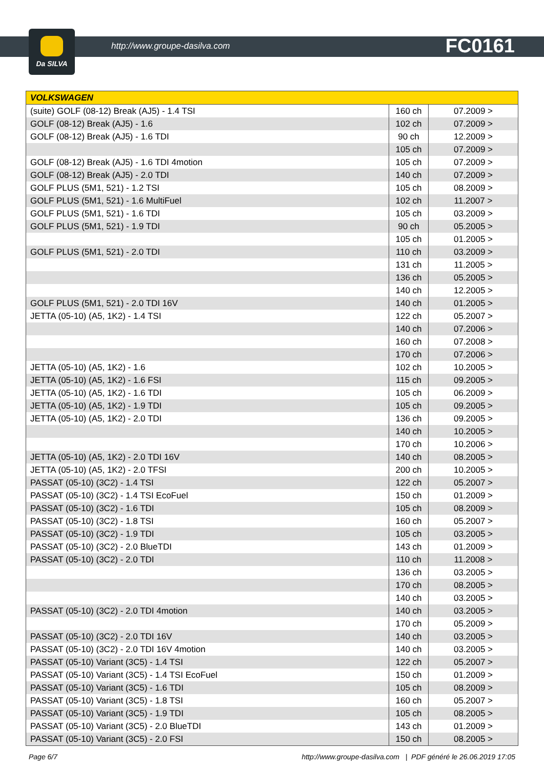Da SILVA
http://www.groupe-dasilva.com FC0161
| VOLKSWAGEN | | |
| --- | --- | --- |
| (suite) GOLF (08-12) Break (AJ5) - 1.4 TSI | 160 ch | 07.2009 > |
| GOLF (08-12) Break (AJ5) - 1.6 | 102 ch | 07.2009 > |
| GOLF (08-12) Break (AJ5) - 1.6 TDI | 90 ch | 12.2009 > |
| | 105 ch | 07.2009 > |
| GOLF (08-12) Break (AJ5) - 1.6 TDI 4motion | 105 ch | 07.2009 > |
| GOLF (08-12) Break (AJ5) - 2.0 TDI | 140 ch | 07.2009 > |
| GOLF PLUS (5M1, 521) - 1.2 TSI | 105 ch | 08.2009 > |
| GOLF PLUS (5M1, 521) - 1.6 MultiFuel | 102 ch | 11.2007 > |
| GOLF PLUS (5M1, 521) - 1.6 TDI | 105 ch | 03.2009 > |
| GOLF PLUS (5M1, 521) - 1.9 TDI | 90 ch | 05.2005 > |
| | 105 ch | 01.2005 > |
| GOLF PLUS (5M1, 521) - 2.0 TDI | 110 ch | 03.2009 > |
| | 131 ch | 11.2005 > |
| | 136 ch | 05.2005 > |
| | 140 ch | 12.2005 > |
| GOLF PLUS (5M1, 521) - 2.0 TDI 16V | 140 ch | 01.2005 > |
| JETTA (05-10) (A5, 1K2) - 1.4 TSI | 122 ch | 05.2007 > |
| | 140 ch | 07.2006 > |
| | 160 ch | 07.2008 > |
| | 170 ch | 07.2006 > |
| JETTA (05-10) (A5, 1K2) - 1.6 | 102 ch | 10.2005 > |
| JETTA (05-10) (A5, 1K2) - 1.6 FSI | 115 ch | 09.2005 > |
| JETTA (05-10) (A5, 1K2) - 1.6 TDI | 105 ch | 06.2009 > |
| JETTA (05-10) (A5, 1K2) - 1.9 TDI | 105 ch | 09.2005 > |
| JETTA (05-10) (A5, 1K2) - 2.0 TDI | 136 ch | 09.2005 > |
| | 140 ch | 10.2005 > |
| | 170 ch | 10.2006 > |
| JETTA (05-10) (A5, 1K2) - 2.0 TDI 16V | 140 ch | 08.2005 > |
| JETTA (05-10) (A5, 1K2) - 2.0 TFSI | 200 ch | 10.2005 > |
| PASSAT (05-10) (3C2) - 1.4 TSI | 122 ch | 05.2007 > |
| PASSAT (05-10) (3C2) - 1.4 TSI EcoFuel | 150 ch | 01.2009 > |
| PASSAT (05-10) (3C2) - 1.6 TDI | 105 ch | 08.2009 > |
| PASSAT (05-10) (3C2) - 1.8 TSI | 160 ch | 05.2007 > |
| PASSAT (05-10) (3C2) - 1.9 TDI | 105 ch | 03.2005 > |
| PASSAT (05-10) (3C2) - 2.0 BlueTDI | 143 ch | 01.2009 > |
| PASSAT (05-10) (3C2) - 2.0 TDI | 110 ch | 11.2008 > |
| | 136 ch | 03.2005 > |
| | 170 ch | 08.2005 > |
| | 140 ch | 03.2005 > |
| PASSAT (05-10) (3C2) - 2.0 TDI 4motion | 140 ch | 03.2005 > |
| | 170 ch | 05.2009 > |
| PASSAT (05-10) (3C2) - 2.0 TDI 16V | 140 ch | 03.2005 > |
| PASSAT (05-10) (3C2) - 2.0 TDI 16V 4motion | 140 ch | 03.2005 > |
| PASSAT (05-10) Variant (3C5) - 1.4 TSI | 122 ch | 05.2007 > |
| PASSAT (05-10) Variant (3C5) - 1.4 TSI EcoFuel | 150 ch | 01.2009 > |
| PASSAT (05-10) Variant (3C5) - 1.6 TDI | 105 ch | 08.2009 > |
| PASSAT (05-10) Variant (3C5) - 1.8 TSI | 160 ch | 05.2007 > |
| PASSAT (05-10) Variant (3C5) - 1.9 TDI | 105 ch | 08.2005 > |
| PASSAT (05-10) Variant (3C5) - 2.0 BlueTDI | 143 ch | 01.2009 > |
| PASSAT (05-10) Variant (3C5) - 2.0 FSI | 150 ch | 08.2005 > |
Page 6/7 http://www.groupe-dasilva.com | PDF généré le 26.06.2019 17:05